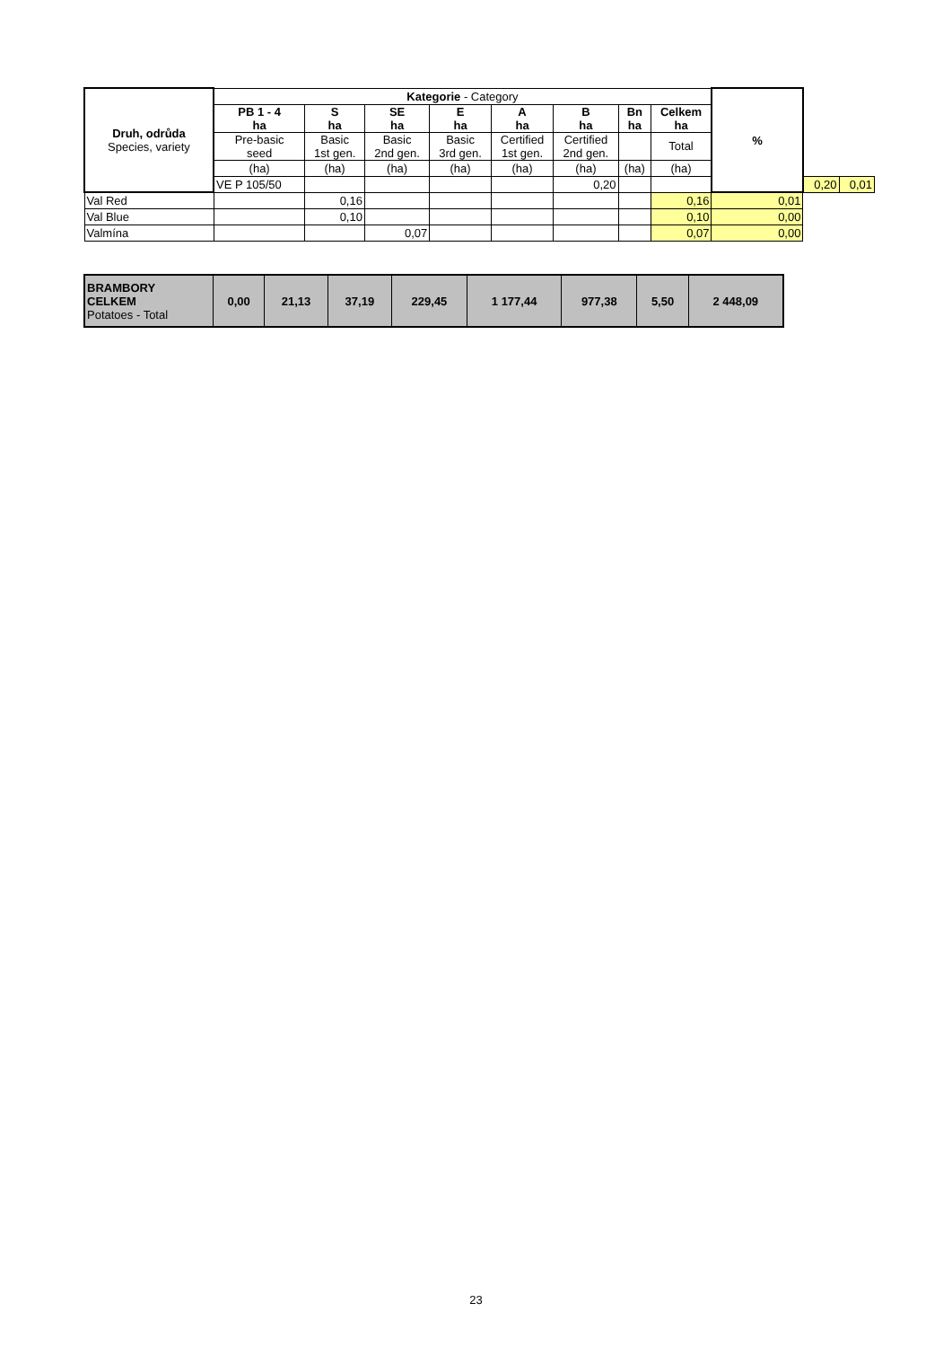| Druh, odrůda Species, variety | Kategorie - Category | | | | | | | | % | | |
| --- | --- | --- | --- | --- | --- | --- | --- | --- | --- | --- | --- |
| | PB 1 - 4 ha | S ha | SE ha | E ha | A ha | B ha | Bn ha | Celkem ha | | | |
| | Pre-basic seed | Basic 1st gen. | Basic 2nd gen. | Basic 3rd gen. | Certified 1st gen. | Certified 2nd gen. | | Total | | | |
| | (ha) | (ha) | (ha) | (ha) | (ha) | (ha) | (ha) | (ha) | | | |
| | VE P 105/50 | | | | | 0,20 | | | | 0,20 | 0,01 |
| Val Red | | 0,16 | | | | | | 0,16 | 0,01 | | |
| Val Blue | | 0,10 | | | | | | 0,10 | 0,00 | | |
| Valmína | | | 0,07 | | | | | 0,07 | 0,00 | | |
| BRAMBORY CELKEM Potatoes - Total | 0,00 | 21,13 | 37,19 | 229,45 | 1 177,44 | 977,38 | 5,50 | 2 448,09 |
23